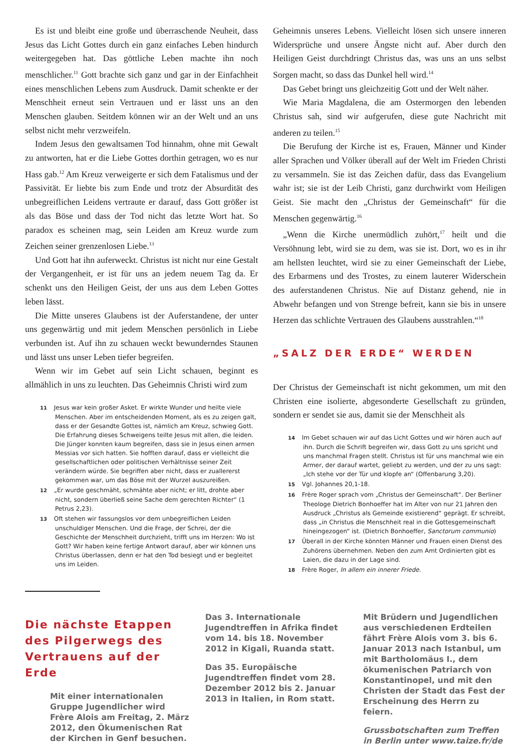Es ist und bleibt eine große und überraschende Neuheit, dass Jesus das Licht Gottes durch ein ganz einfaches Leben hindurch weitergegeben hat. Das göttliche Leben machte ihn noch menschlicher.<sup>11</sup> Gott brachte sich ganz und gar in der Einfachheit eines menschlichen Lebens zum Ausdruck. Damit schenkte er der Menschheit erneut sein Vertrauen und er lässt uns an den Menschen glauben. Seitdem können wir an der Welt und an uns selbst nicht mehr verzweifeln.
Indem Jesus den gewaltsamen Tod hinnahm, ohne mit Gewalt zu antworten, hat er die Liebe Gottes dorthin getragen, wo es nur Hass gab.<sup>12</sup> Am Kreuz verweigerte er sich dem Fatalismus und der Passivität. Er liebte bis zum Ende und trotz der Absurdität des unbegreiflichen Leidens vertraute er darauf, dass Gott größer ist als das Böse und dass der Tod nicht das letzte Wort hat. So paradox es scheinen mag, sein Leiden am Kreuz wurde zum Zeichen seiner grenzenlosen Liebe.<sup>13</sup>
Und Gott hat ihn auferweckt. Christus ist nicht nur eine Gestalt der Vergangenheit, er ist für uns an jedem neuem Tag da. Er schenkt uns den Heiligen Geist, der uns aus dem Leben Gottes leben lässt.
Die Mitte unseres Glaubens ist der Auferstandene, der unter uns gegenwärtig und mit jedem Menschen persönlich in Liebe verbunden ist. Auf ihn zu schauen weckt bewunderndes Staunen und lässt uns unser Leben tiefer begreifen.
Wenn wir im Gebet auf sein Licht schauen, beginnt es allmählich in uns zu leuchten. Das Geheimnis Christi wird zum
11 Jesus war kein großer Asket. Er wirkte Wunder und heilte viele Menschen. Aber im entscheidenden Moment, als es zu zeigen galt, dass er der Gesandte Gottes ist, nämlich am Kreuz, schwieg Gott. Die Erfahrung dieses Schweigens teilte Jesus mit allen, die leiden. Die Jünger konnten kaum begreifen, dass sie in Jesus einen armen Messias vor sich hatten. Sie hofften darauf, dass er vielleicht die gesellschaftlichen oder politischen Verhältnisse seiner Zeit verändern würde. Sie begriffen aber nicht, dass er zuallererst gekommen war, um das Böse mit der Wurzel auszureißen.
12 „Er wurde geschmäht, schmähte aber nicht; er litt, drohte aber nicht, sondern überließ seine Sache dem gerechten Richter“ (1 Petrus 2,23).
13 Oft stehen wir fassungslos vor dem unbegreiflichen Leiden unschuldiger Menschen. Und die Frage, der Schrei, der die Geschichte der Menschheit durchzieht, trifft uns im Herzen: Wo ist Gott? Wir haben keine fertige Antwort darauf, aber wir können uns Christus überlassen, denn er hat den Tod besiegt und er begleitet uns im Leiden.
Geheimnis unseres Lebens. Vielleicht lösen sich unsere inneren Widersprüche und unsere Ängste nicht auf. Aber durch den Heiligen Geist durchdringt Christus das, was uns an uns selbst Sorgen macht, so dass das Dunkel hell wird.<sup>14</sup>
Das Gebet bringt uns gleichzeitig Gott und der Welt näher.
Wie Maria Magdalena, die am Ostermorgen den lebenden Christus sah, sind wir aufgerufen, diese gute Nachricht mit anderen zu teilen.<sup>15</sup>
Die Berufung der Kirche ist es, Frauen, Männer und Kinder aller Sprachen und Völker überall auf der Welt im Frieden Christi zu versammeln. Sie ist das Zeichen dafür, dass das Evangelium wahr ist; sie ist der Leib Christi, ganz durchwirkt vom Heiligen Geist. Sie macht den „Christus der Gemeinschaft“ für die Menschen gegenwärtig.<sup>16</sup>
„Wenn die Kirche unermüdlich zuhört,<sup>17</sup> heilt und die Versöhnung lebt, wird sie zu dem, was sie ist. Dort, wo es in ihr am hellsten leuchtet, wird sie zu einer Gemeinschaft der Liebe, des Erbarmens und des Trostes, zu einem lauterer Widerschein des auferstandenen Christus. Nie auf Distanz gehend, nie in Abwehr befangen und von Strenge befreit, kann sie bis in unsere Herzen das schlichte Vertrauen des Glaubens ausstrahlen.“<sup>18</sup>
„SALZ DER ERDE“ WERDEN
Der Christus der Gemeinschaft ist nicht gekommen, um mit den Christen eine isolierte, abgesonderte Gesellschaft zu gründen, sondern er sendet sie aus, damit sie der Menschheit als
14 Im Gebet schauen wir auf das Licht Gottes und wir hören auch auf ihn. Durch die Schrift begreifen wir, dass Gott zu uns spricht und uns manchmal Fragen stellt. Christus ist für uns manchmal wie ein Armer, der darauf wartet, geliebt zu werden, und der zu uns sagt: „Ich stehe vor der Tür und klopfe an“ (Offenbarung 3,20).
15 Vgl. Johannes 20,1-18.
16 Frère Roger sprach vom „Christus der Gemeinschaft“. Der Berliner Theologe Dietrich Bonhoeffer hat im Alter von nur 21 Jahren den Ausdruck „Christus als Gemeinde existierend“ geprägt. Er schreibt, dass „in Christus die Menschheit real in die Gottesgemeinschaft hineingezogen“ ist. (Dietrich Bonhoeffer, Sanctorum communio)
17 Überall in der Kirche könnten Männer und Frauen einen Dienst des Zuhörens übernehmen. Neben den zum Amt Ordinierten gibt es Laien, die dazu in der Lage sind.
18 Frère Roger, In allem ein innerer Friede.
Die nächste Etappen des Pilgerwegs des Vertrauens auf der Erde
Mit einer internationalen Gruppe Jugendlicher wird Frère Alois am Freitag, 2. März 2012, den Ökumenischen Rat der Kirchen in Genf besuchen.
Das 3. Internationale Jugendtreffen in Afrika findet vom 14. bis 18. November 2012 in Kigali, Ruanda statt.
Das 35. Europäische Jugendtreffen findet vom 28. Dezember 2012 bis 2. Januar 2013 in Italien, in Rom statt.
Mit Brüdern und Jugendlichen aus verschiedenen Erdteilen fährt Frère Alois vom 3. bis 6. Januar 2013 nach Istanbul, um mit Bartholomäus I., dem ökumenischen Patriarch von Konstantinopel, und mit den Christen der Stadt das Fest der Erscheinung des Herrn zu feiern.
Grussbotschaften zum Treffen in Berlin unter www.taize.fr/de